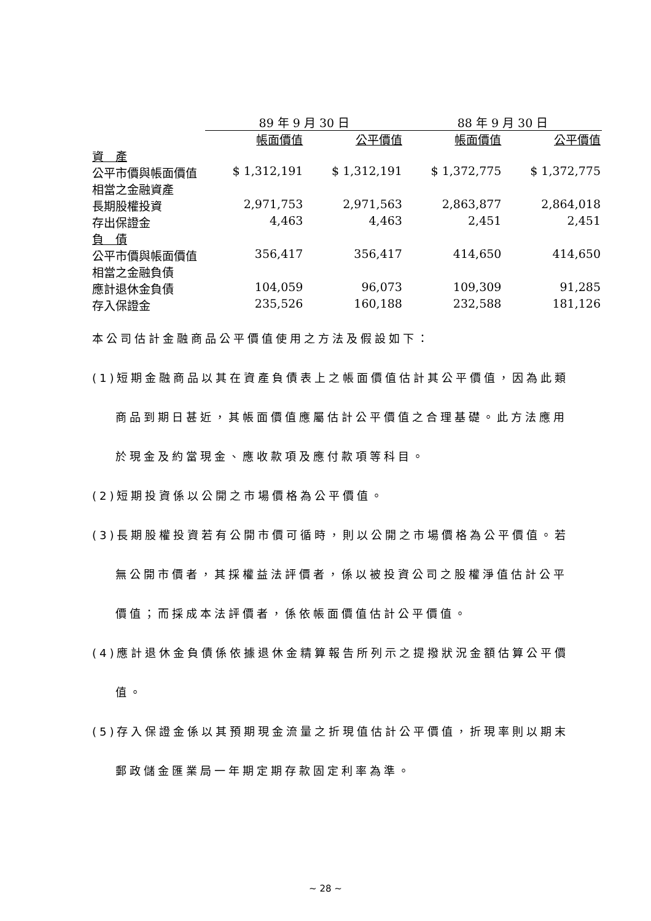| | 89 年 9 月 30 日 | | 88 年 9 月 30 日 | |
| --- | --- | --- | --- | --- |
| | 帳面價值 | 公平價值 | 帳面價值 | 公平價值 |
| 資 產 | | | | |
| 公平市價與帳面價值相當之金融資產 | $ 1,312,191 | $ 1,312,191 | $ 1,372,775 | $ 1,372,775 |
| 長期股權投資 | 2,971,753 | 2,971,563 | 2,863,877 | 2,864,018 |
| 存出保證金 | 4,463 | 4,463 | 2,451 | 2,451 |
| 負 債 | | | | |
| 公平市價與帳面價值相當之金融負債 | 356,417 | 356,417 | 414,650 | 414,650 |
| 應計退休金負債 | 104,059 | 96,073 | 109,309 | 91,285 |
| 存入保證金 | 235,526 | 160,188 | 232,588 | 181,126 |
本公司估計金融商品公平價值使用之方法及假設如下：
(1)短期金融商品以其在資產負債表上之帳面價值估計其公平價值，因為此類
商品到期日甚近，其帳面價值應屬估計公平價值之合理基礎。此方法應用
於現金及約當現金、應收款項及應付款項等科目。
(2)短期投資係以公開之市場價格為公平價值。
(3)長期股權投資若有公開市價可循時，則以公開之市場價格為公平價值。若
無公開市價者，其採權益法評價者，係以被投資公司之股權淨值估計公平
價值；而採成本法評價者，係依帳面價值估計公平價值。
(4)應計退休金負債係依據退休金精算報告所列示之提撥狀況金額估算公平價
值。
(5)存入保證金係以其預期現金流量之折現值估計公平價值，折現率則以期末
郵政儲金匯業局一年期定期存款固定利率為準。
~ 28 ~